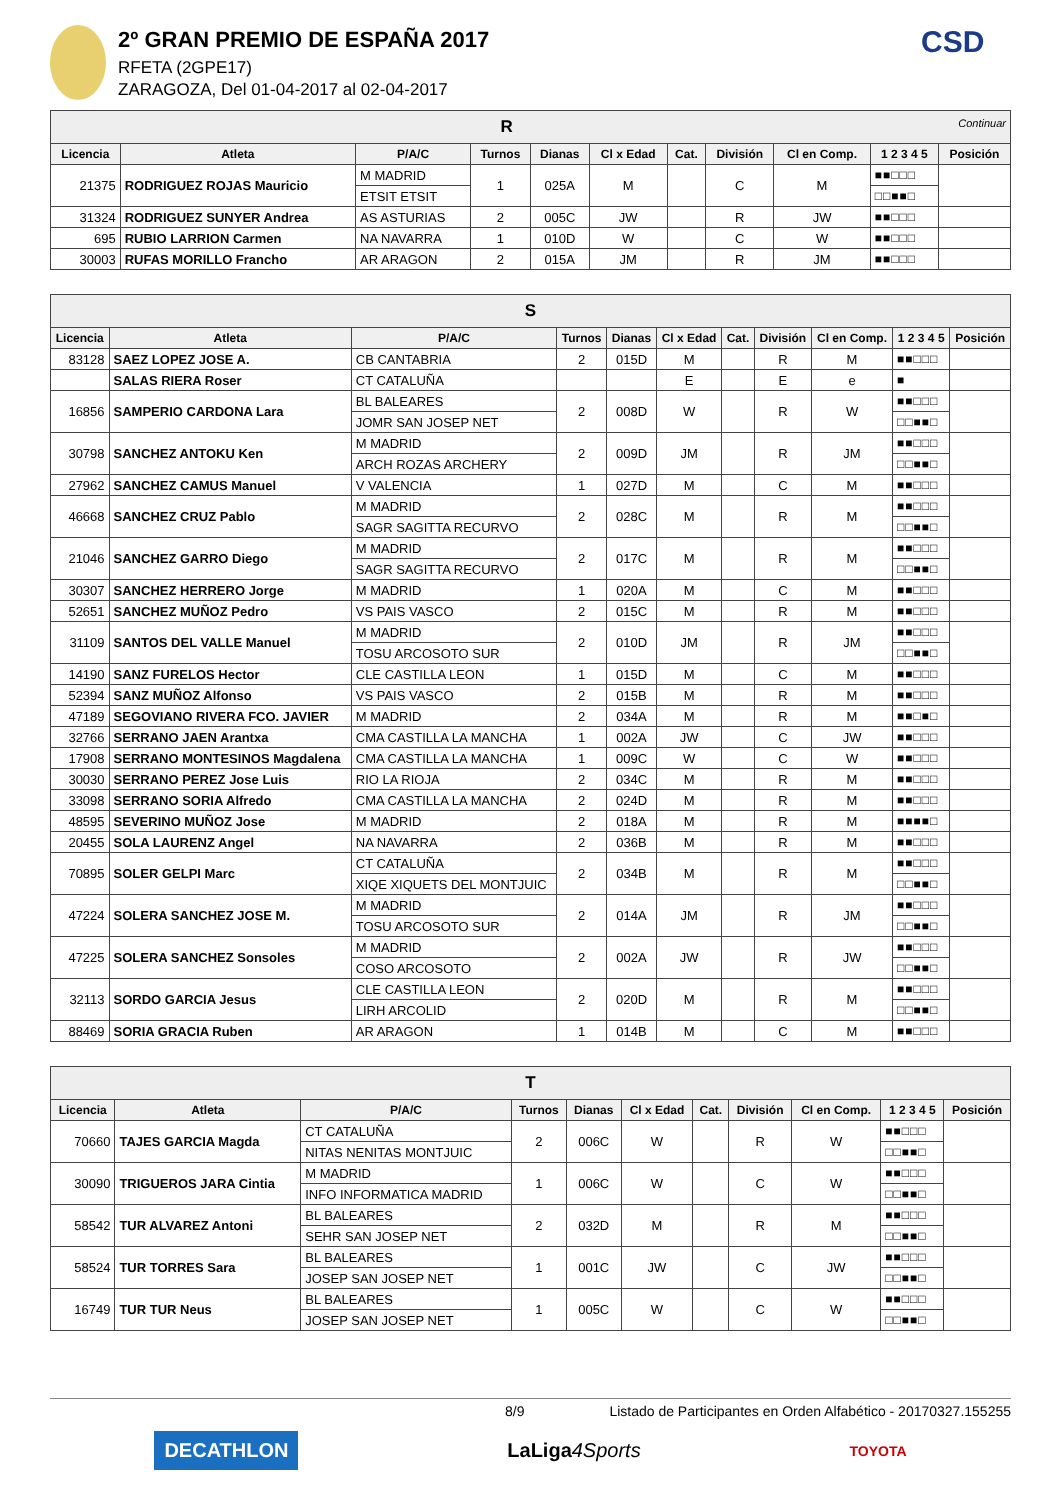2º GRAN PREMIO DE ESPAÑA 2017
RFETA (2GPE17)
ZARAGOZA, Del 01-04-2017 al 02-04-2017
CSD
| R Continuar | | | | | | | | | | |
| Licencia | Atleta | P/A/C | Turnos | Dianas | Cl x Edad | Cat. | División | Cl en Comp. | 1 2 3 4 5 | Posición |
| 21375 | RODRIGUEZ ROJAS Mauricio | M MADRID | 1 | 025A | M | | C | M | ■■□□□ | |
| | | ETSIT ETSIT | | | | | | | □□■■□ | |
| 31324 | RODRIGUEZ SUNYER Andrea | AS ASTURIAS | 2 | 005C | JW | | R | JW | ■■□□□ | |
| 695 | RUBIO LARRION Carmen | NA NAVARRA | 1 | 010D | W | | C | W | ■■□□□ | |
| 30003 | RUFAS MORILLO Francho | AR ARAGON | 2 | 015A | JM | | R | JM | ■■□□□ | |
| S | | | | | | | | | | |
| Licencia | Atleta | P/A/C | Turnos | Dianas | Cl x Edad | Cat. | División | Cl en Comp. | 1 2 3 4 5 | Posición |
| 83128 | SAEZ LOPEZ JOSE A. | CB CANTABRIA | 2 | 015D | M | | R | M | ■■□□□ | |
| | SALAS RIERA Roser | CT CATALUÑA | | | E | | E | e | ■ | |
| 16856 | SAMPERIO CARDONA Lara | BL BALEARES | 2 | 008D | W | | R | W | ■■□□□ | |
| | | JOMR SAN JOSEP NET | | | | | | | □□■■□ | |
| 30798 | SANCHEZ ANTOKU Ken | M MADRID | 2 | 009D | JM | | R | JM | ■■□□□ | |
| | | ARCH ROZAS ARCHERY | | | | | | | □□■■□ | |
| 27962 | SANCHEZ CAMUS Manuel | V VALENCIA | 1 | 027D | M | | C | M | ■■□□□ | |
| 46668 | SANCHEZ CRUZ Pablo | M MADRID | 2 | 028C | M | | R | M | ■■□□□ | |
| | | SAGR SAGITTA RECURVO | | | | | | | □□■■□ | |
| 21046 | SANCHEZ GARRO Diego | M MADRID | 2 | 017C | M | | R | M | ■■□□□ | |
| | | SAGR SAGITTA RECURVO | | | | | | | □□■■□ | |
| 30307 | SANCHEZ HERRERO Jorge | M MADRID | 1 | 020A | M | | C | M | ■■□□□ | |
| 52651 | SANCHEZ MUÑOZ Pedro | VS PAIS VASCO | 2 | 015C | M | | R | M | ■■□□□ | |
| 31109 | SANTOS DEL VALLE Manuel | M MADRID | 2 | 010D | JM | | R | JM | ■■□□□ | |
| | | TOSU ARCOSOTO SUR | | | | | | | □□■■□ | |
| 14190 | SANZ FURELOS Hector | CLE CASTILLA LEON | 1 | 015D | M | | C | M | ■■□□□ | |
| 52394 | SANZ MUÑOZ Alfonso | VS PAIS VASCO | 2 | 015B | M | | R | M | ■■□□□ | |
| 47189 | SEGOVIANO RIVERA FCO. JAVIER | M MADRID | 2 | 034A | M | | R | M | ■■□■□ | |
| 32766 | SERRANO JAEN Arantxa | CMA CASTILLA LA MANCHA | 1 | 002A | JW | | C | JW | ■■□□□ | |
| 17908 | SERRANO MONTESINOS Magdalena | CMA CASTILLA LA MANCHA | 1 | 009C | W | | C | W | ■■□□□ | |
| 30030 | SERRANO PEREZ Jose Luis | RIO LA RIOJA | 2 | 034C | M | | R | M | ■■□□□ | |
| 33098 | SERRANO SORIA Alfredo | CMA CASTILLA LA MANCHA | 2 | 024D | M | | R | M | ■■□□□ | |
| 48595 | SEVERINO MUÑOZ Jose | M MADRID | 2 | 018A | M | | R | M | ■■■■□ | |
| 20455 | SOLA LAURENZ Angel | NA NAVARRA | 2 | 036B | M | | R | M | ■■□□□ | |
| 70895 | SOLER GELPI Marc | CT CATALUÑA | 2 | 034B | M | | R | M | ■■□□□ | |
| | | XIQE XIQUETS DEL MONTJUIC | | | | | | | □□■■□ | |
| 47224 | SOLERA SANCHEZ JOSE M. | M MADRID | 2 | 014A | JM | | R | JM | ■■□□□ | |
| | | TOSU ARCOSOTO SUR | | | | | | | □□■■□ | |
| 47225 | SOLERA SANCHEZ Sonsoles | M MADRID | 2 | 002A | JW | | R | JW | ■■□□□ | |
| | | COSO ARCOSOTO | | | | | | | □□■■□ | |
| 32113 | SORDO GARCIA Jesus | CLE CASTILLA LEON | 2 | 020D | M | | R | M | ■■□□□ | |
| | | LIRH ARCOLID | | | | | | | □□■■□ | |
| 88469 | SORIA GRACIA Ruben | AR ARAGON | 1 | 014B | M | | C | M | ■■□□□ | |
| T | | | | | | | | | | |
| Licencia | Atleta | P/A/C | Turnos | Dianas | Cl x Edad | Cat. | División | Cl en Comp. | 1 2 3 4 5 | Posición |
| 70660 | TAJES GARCIA Magda | CT CATALUÑA | 2 | 006C | W | | R | W | ■■□□□ | |
| | | NITAS NENITAS MONTJUIC | | | | | | | □□■■□ | |
| 30090 | TRIGUEROS JARA Cintia | M MADRID | 1 | 006C | W | | C | W | ■■□□□ | |
| | | INFO INFORMATICA MADRID | | | | | | | □□■■□ | |
| 58542 | TUR ALVAREZ Antoni | BL BALEARES | 2 | 032D | M | | R | M | ■■□□□ | |
| | | SEHR SAN JOSEP NET | | | | | | | □□■■□ | |
| 58524 | TUR TORRES Sara | BL BALEARES | 1 | 001C | JW | | C | JW | ■■□□□ | |
| | | JOSEP SAN JOSEP NET | | | | | | | □□■■□ | |
| 16749 | TUR TUR Neus | BL BALEARES | 1 | 005C | W | | C | W | ■■□□□ | |
| | | JOSEP SAN JOSEP NET | | | | | | | □□■■□ | |
8/9 Listado de Participantes en Orden Alfabético - 20170327.155255
DECATHLON LaLiga4Sports TOYOTA